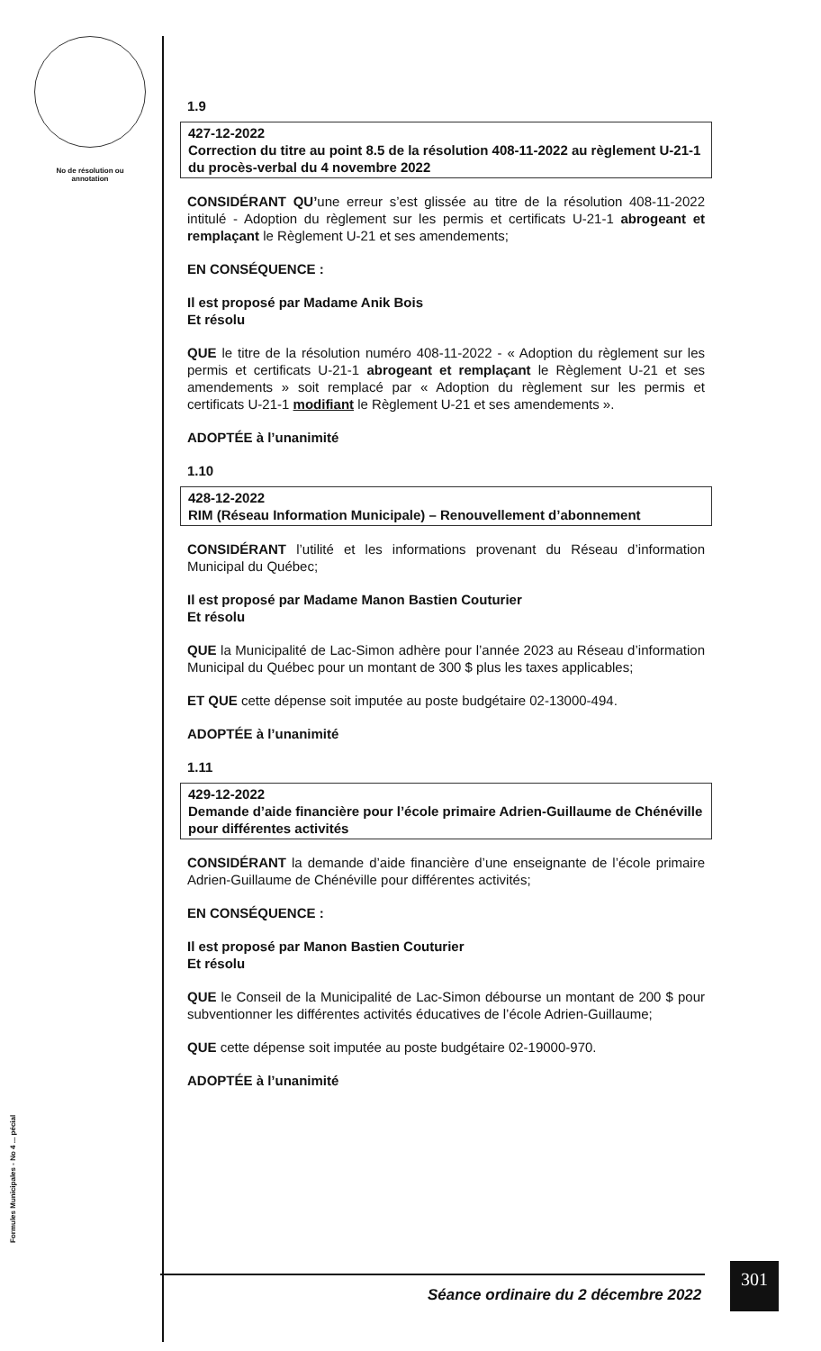No de résolution ou annotation
Formules Municipales - No 4 ... pécial
1.9
427-12-2022
Correction du titre au point 8.5 de la résolution 408-11-2022 au règlement U-21-1 du procès-verbal du 4 novembre 2022
CONSIDÉRANT QU’une erreur s’est glissée au titre de la résolution 408-11-2022 intitulé - Adoption du règlement sur les permis et certificats U-21-1 abrogeant et remplaçant le Règlement U-21 et ses amendements;
EN CONSÉQUENCE :
Il est proposé par Madame Anik Bois
Et résolu
QUE le titre de la résolution numéro 408-11-2022 - « Adoption du règlement sur les permis et certificats U-21-1 abrogeant et remplaçant le Règlement U-21 et ses amendements » soit remplacé par « Adoption du règlement sur les permis et certificats U-21-1 modifiant le Règlement U-21 et ses amendements ».
ADOPTÉE à l’unanimité
1.10
428-12-2022
RIM (Réseau Information Municipale) – Renouvellement d’abonnement
CONSIDÉRANT l’utilité et les informations provenant du Réseau d’information Municipal du Québec;
Il est proposé par Madame Manon Bastien Couturier
Et résolu
QUE la Municipalité de Lac-Simon adhère pour l’année 2023 au Réseau d’information Municipal du Québec pour un montant de 300 $ plus les taxes applicables;
ET QUE cette dépense soit imputée au poste budgétaire 02-13000-494.
ADOPTÉE à l’unanimité
1.11
429-12-2022
Demande d’aide financière pour l’école primaire Adrien-Guillaume de Chénéville pour différentes activités
CONSIDÉRANT la demande d’aide financière d’une enseignante de l’école primaire Adrien-Guillaume de Chénéville pour différentes activités;
EN CONSÉQUENCE :
Il est proposé par Manon Bastien Couturier
Et résolu
QUE le Conseil de la Municipalité de Lac-Simon débourse un montant de 200 $ pour subventionner les différentes activités éducatives de l’école Adrien-Guillaume;
QUE cette dépense soit imputée au poste budgétaire 02-19000-970.
ADOPTÉE à l’unanimité
Séance ordinaire du 2 décembre 2022
301